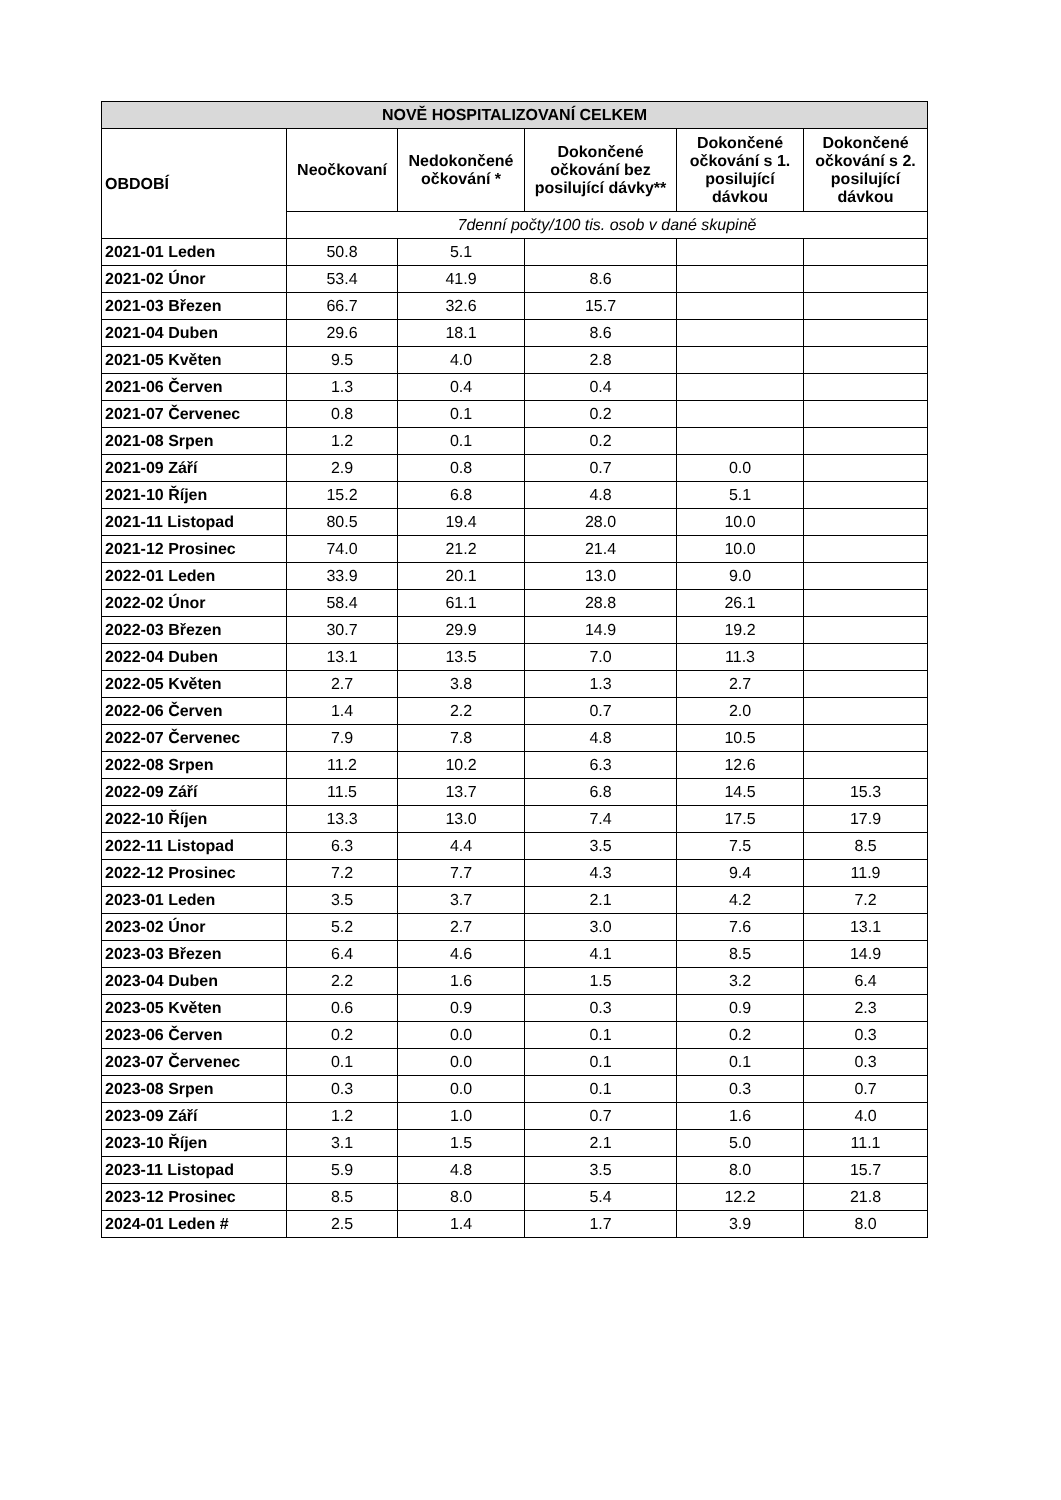| NOVĚ HOSPITALIZOVANÍ CELKEM | | | | | |
| --- | --- | --- | --- | --- | --- |
| OBDOBÍ | Neočkovaní | Nedokončené očkování * | Dokončené očkování bez posilující dávky** | Dokončené očkování s 1. posilující dávkou | Dokončené očkování s 2. posilující dávkou |
| | 7denní počty/100 tis. osob v dané skupině | | | | |
| 2021-01 Leden | 50.8 | 5.1 | | | |
| 2021-02 Únor | 53.4 | 41.9 | 8.6 | | |
| 2021-03 Březen | 66.7 | 32.6 | 15.7 | | |
| 2021-04 Duben | 29.6 | 18.1 | 8.6 | | |
| 2021-05 Květen | 9.5 | 4.0 | 2.8 | | |
| 2021-06 Červen | 1.3 | 0.4 | 0.4 | | |
| 2021-07 Červenec | 0.8 | 0.1 | 0.2 | | |
| 2021-08 Srpen | 1.2 | 0.1 | 0.2 | | |
| 2021-09 Září | 2.9 | 0.8 | 0.7 | 0.0 | |
| 2021-10 Říjen | 15.2 | 6.8 | 4.8 | 5.1 | |
| 2021-11 Listopad | 80.5 | 19.4 | 28.0 | 10.0 | |
| 2021-12 Prosinec | 74.0 | 21.2 | 21.4 | 10.0 | |
| 2022-01 Leden | 33.9 | 20.1 | 13.0 | 9.0 | |
| 2022-02 Únor | 58.4 | 61.1 | 28.8 | 26.1 | |
| 2022-03 Březen | 30.7 | 29.9 | 14.9 | 19.2 | |
| 2022-04 Duben | 13.1 | 13.5 | 7.0 | 11.3 | |
| 2022-05 Květen | 2.7 | 3.8 | 1.3 | 2.7 | |
| 2022-06 Červen | 1.4 | 2.2 | 0.7 | 2.0 | |
| 2022-07 Červenec | 7.9 | 7.8 | 4.8 | 10.5 | |
| 2022-08 Srpen | 11.2 | 10.2 | 6.3 | 12.6 | |
| 2022-09 Září | 11.5 | 13.7 | 6.8 | 14.5 | 15.3 |
| 2022-10 Říjen | 13.3 | 13.0 | 7.4 | 17.5 | 17.9 |
| 2022-11 Listopad | 6.3 | 4.4 | 3.5 | 7.5 | 8.5 |
| 2022-12 Prosinec | 7.2 | 7.7 | 4.3 | 9.4 | 11.9 |
| 2023-01 Leden | 3.5 | 3.7 | 2.1 | 4.2 | 7.2 |
| 2023-02 Únor | 5.2 | 2.7 | 3.0 | 7.6 | 13.1 |
| 2023-03 Březen | 6.4 | 4.6 | 4.1 | 8.5 | 14.9 |
| 2023-04 Duben | 2.2 | 1.6 | 1.5 | 3.2 | 6.4 |
| 2023-05 Květen | 0.6 | 0.9 | 0.3 | 0.9 | 2.3 |
| 2023-06 Červen | 0.2 | 0.0 | 0.1 | 0.2 | 0.3 |
| 2023-07 Červenec | 0.1 | 0.0 | 0.1 | 0.1 | 0.3 |
| 2023-08 Srpen | 0.3 | 0.0 | 0.1 | 0.3 | 0.7 |
| 2023-09 Září | 1.2 | 1.0 | 0.7 | 1.6 | 4.0 |
| 2023-10 Říjen | 3.1 | 1.5 | 2.1 | 5.0 | 11.1 |
| 2023-11 Listopad | 5.9 | 4.8 | 3.5 | 8.0 | 15.7 |
| 2023-12 Prosinec | 8.5 | 8.0 | 5.4 | 12.2 | 21.8 |
| 2024-01 Leden # | 2.5 | 1.4 | 1.7 | 3.9 | 8.0 |